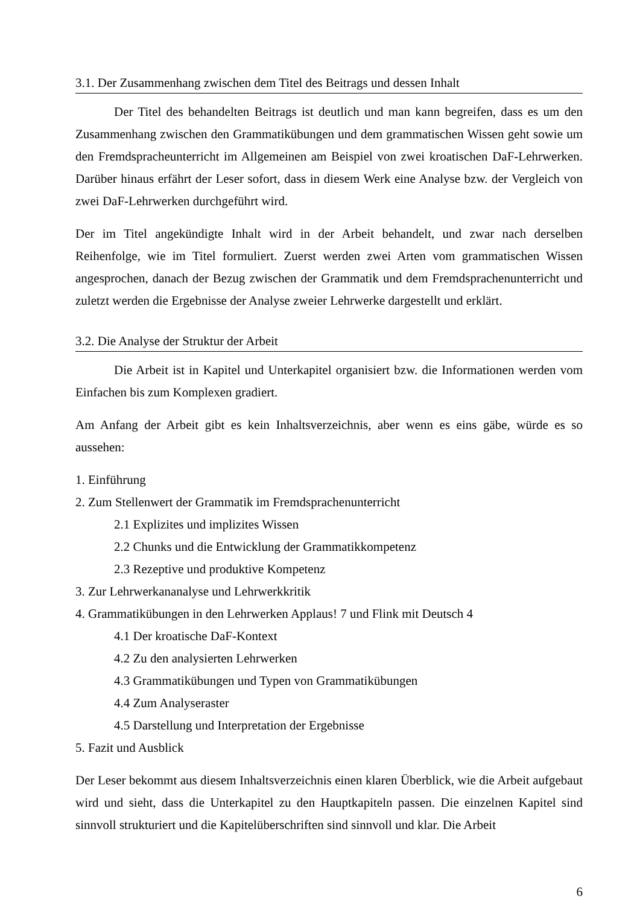3.1. Der Zusammenhang zwischen dem Titel des Beitrags und dessen Inhalt
Der Titel des behandelten Beitrags ist deutlich und man kann begreifen, dass es um den Zusammenhang zwischen den Grammatikübungen und dem grammatischen Wissen geht sowie um den Fremdspracheunterricht im Allgemeinen am Beispiel von zwei kroatischen DaF-Lehrwerken. Darüber hinaus erfährt der Leser sofort, dass in diesem Werk eine Analyse bzw. der Vergleich von zwei DaF-Lehrwerken durchgeführt wird.
Der im Titel angekündigte Inhalt wird in der Arbeit behandelt, und zwar nach derselben Reihenfolge, wie im Titel formuliert. Zuerst werden zwei Arten vom grammatischen Wissen angesprochen, danach der Bezug zwischen der Grammatik und dem Fremdsprachenunterricht und zuletzt werden die Ergebnisse der Analyse zweier Lehrwerke dargestellt und erklärt.
3.2. Die Analyse der Struktur der Arbeit
Die Arbeit ist in Kapitel und Unterkapitel organisiert bzw. die Informationen werden vom Einfachen bis zum Komplexen gradiert.
Am Anfang der Arbeit gibt es kein Inhaltsverzeichnis, aber wenn es eins gäbe, würde es so aussehen:
1. Einführung
2. Zum Stellenwert der Grammatik im Fremdsprachenunterricht
2.1 Explizites und implizites Wissen
2.2 Chunks und die Entwicklung der Grammatikkompetenz
2.3 Rezeptive und produktive Kompetenz
3. Zur Lehrwerkananalyse und Lehrwerkkritik
4. Grammatikübungen in den Lehrwerken Applaus! 7 und Flink mit Deutsch 4
4.1 Der kroatische DaF-Kontext
4.2 Zu den analysierten Lehrwerken
4.3 Grammatikübungen und Typen von Grammatikübungen
4.4 Zum Analyseraster
4.5 Darstellung und Interpretation der Ergebnisse
5. Fazit und Ausblick
Der Leser bekommt aus diesem Inhaltsverzeichnis einen klaren Überblick, wie die Arbeit aufgebaut wird und sieht, dass die Unterkapitel zu den Hauptkapiteln passen. Die einzelnen Kapitel sind sinnvoll strukturiert und die Kapitelüberschriften sind sinnvoll und klar. Die Arbeit
6